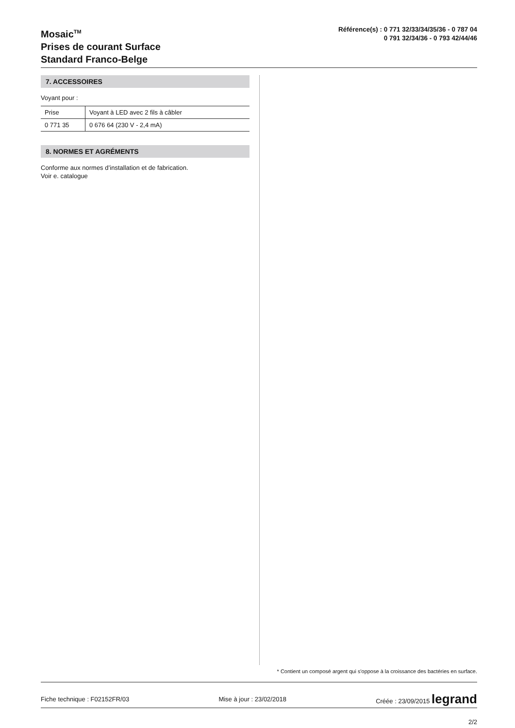Mosaic<sup>TM</sup>
Prises de courant Surface
Standard Franco-Belge
Référence(s) : 0 771 32/33/34/35/36 - 0 787 04
0 791 32/34/36 - 0 793 42/44/46
7. ACCESSOIRES
Voyant pour :
| Prise | Voyant à LED avec 2 fils à câbler |
| 0 771 35 | 0 676 64 (230 V - 2,4 mA) |
8. NORMES ET AGRÉMENTS
Conforme aux normes d’installation et de fabrication.
Voir e. catalogue
* Contient un composé argent qui s'oppose à la croissance des bactéries en surface.
Fiche technique : F02152FR/03 Mise à jour : 23/02/2018 Créée : 23/09/2015 legrand
2/2